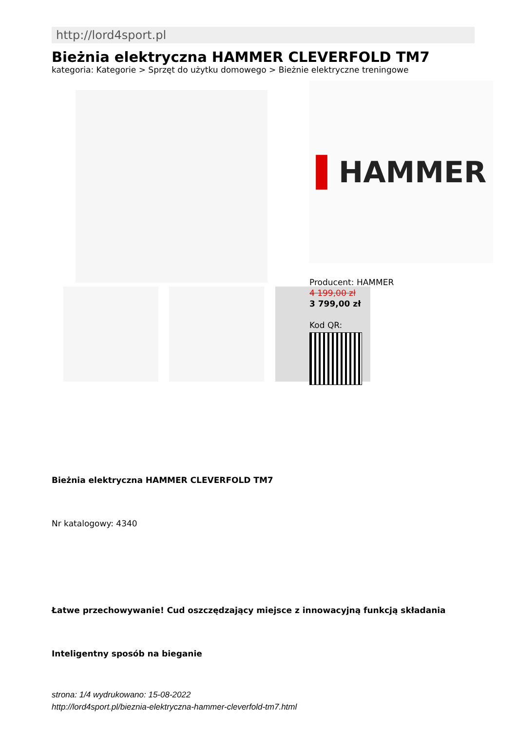http://lord4sport.pl
Bieżnia elektryczna HAMMER CLEVERFOLD TM7
kategoria: Kategorie > Sprzęt do użytku domowego > Bieżnie elektryczne treningowe
▌HAMMER
Producent: HAMMER
4 199,00 zł
3 799,00 zł
Kod QR:
Bieżnia elektryczna HAMMER CLEVERFOLD TM7
Nr katalogowy: 4340
Łatwe przechowywanie! Cud oszczędzający miejsce z innowacyjną funkcją składania
Inteligentny sposób na bieganie
strona: 1/4 wydrukowano: 15-08-2022
http://lord4sport.pl/bieznia-elektryczna-hammer-cleverfold-tm7.html